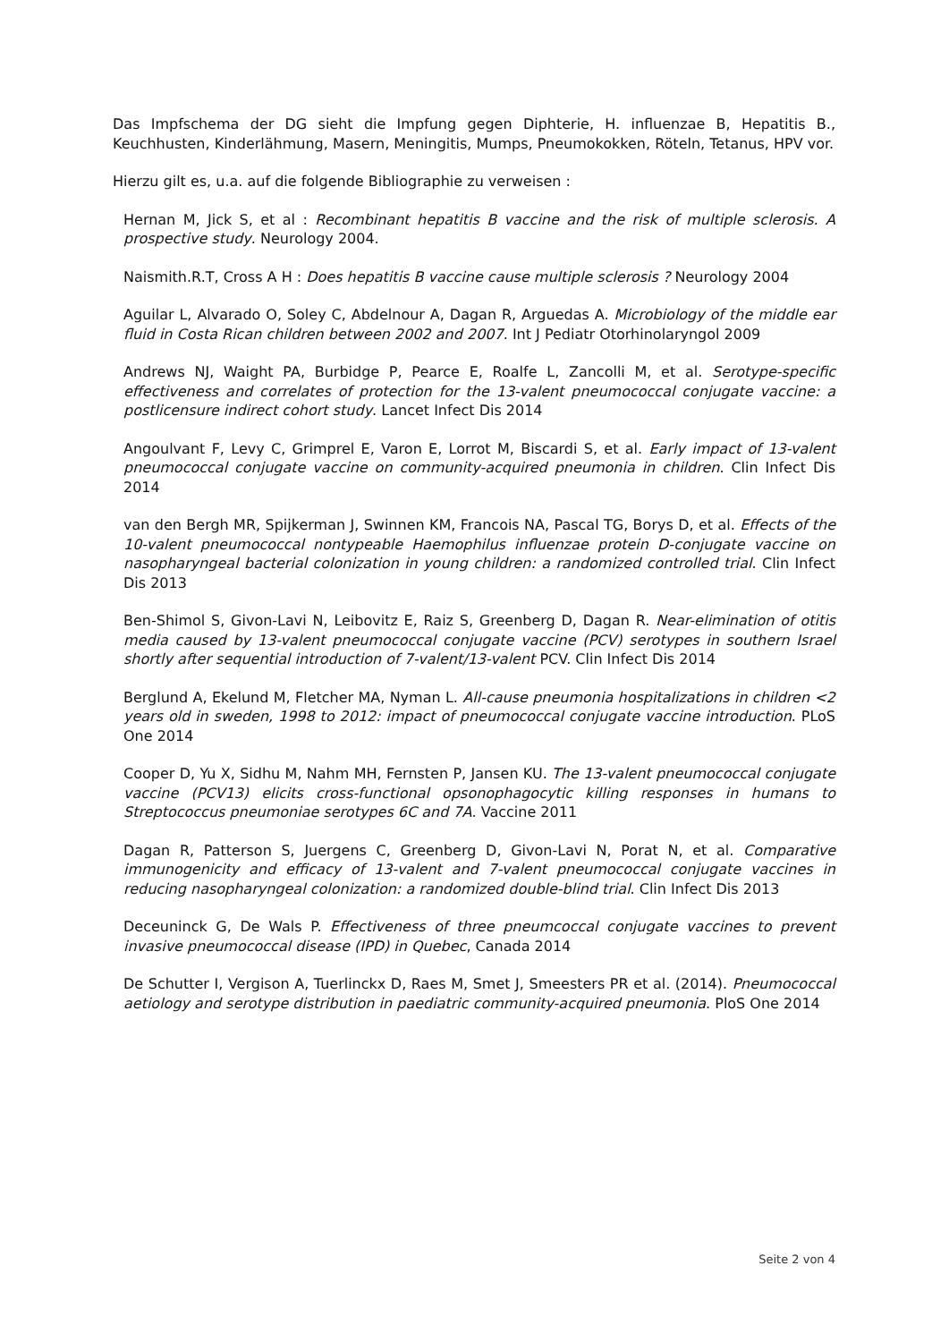Das Impfschema der DG sieht die Impfung gegen Diphterie, H. influenzae B, Hepatitis B., Keuchhusten, Kinderlähmung, Masern, Meningitis, Mumps, Pneumokokken, Röteln, Tetanus, HPV vor.
Hierzu gilt es, u.a. auf die folgende Bibliographie zu verweisen :
Hernan M, Jick S, et al : Recombinant hepatitis B vaccine and the risk of multiple sclerosis. A prospective study. Neurology 2004.
Naismith.R.T, Cross A H : Does hepatitis B vaccine cause multiple sclerosis ? Neurology 2004
Aguilar L, Alvarado O, Soley C, Abdelnour A, Dagan R, Arguedas A. Microbiology of the middle ear fluid in Costa Rican children between 2002 and 2007. Int J Pediatr Otorhinolaryngol 2009
Andrews NJ, Waight PA, Burbidge P, Pearce E, Roalfe L, Zancolli M, et al. Serotype-specific effectiveness and correlates of protection for the 13-valent pneumococcal conjugate vaccine: a postlicensure indirect cohort study. Lancet Infect Dis 2014
Angoulvant F, Levy C, Grimprel E, Varon E, Lorrot M, Biscardi S, et al. Early impact of 13-valent pneumococcal conjugate vaccine on community-acquired pneumonia in children. Clin Infect Dis 2014
van den Bergh MR, Spijkerman J, Swinnen KM, Francois NA, Pascal TG, Borys D, et al. Effects of the 10-valent pneumococcal nontypeable Haemophilus influenzae protein D-conjugate vaccine on nasopharyngeal bacterial colonization in young children: a randomized controlled trial. Clin Infect Dis 2013
Ben-Shimol S, Givon-Lavi N, Leibovitz E, Raiz S, Greenberg D, Dagan R. Near-elimination of otitis media caused by 13-valent pneumococcal conjugate vaccine (PCV) serotypes in southern Israel shortly after sequential introduction of 7-valent/13-valent PCV. Clin Infect Dis 2014
Berglund A, Ekelund M, Fletcher MA, Nyman L. All-cause pneumonia hospitalizations in children <2 years old in sweden, 1998 to 2012: impact of pneumococcal conjugate vaccine introduction. PLoS One 2014
Cooper D, Yu X, Sidhu M, Nahm MH, Fernsten P, Jansen KU. The 13-valent pneumococcal conjugate vaccine (PCV13) elicits cross-functional opsonophagocytic killing responses in humans to Streptococcus pneumoniae serotypes 6C and 7A. Vaccine 2011
Dagan R, Patterson S, Juergens C, Greenberg D, Givon-Lavi N, Porat N, et al. Comparative immunogenicity and efficacy of 13-valent and 7-valent pneumococcal conjugate vaccines in reducing nasopharyngeal colonization: a randomized double-blind trial. Clin Infect Dis 2013
Deceuninck G, De Wals P. Effectiveness of three pneumcoccal conjugate vaccines to prevent invasive pneumococcal disease (IPD) in Quebec, Canada 2014
De Schutter I, Vergison A, Tuerlinckx D, Raes M, Smet J, Smeesters PR et al. (2014). Pneumococcal aetiology and serotype distribution in paediatric community-acquired pneumonia. PloS One 2014
Seite 2 von 4